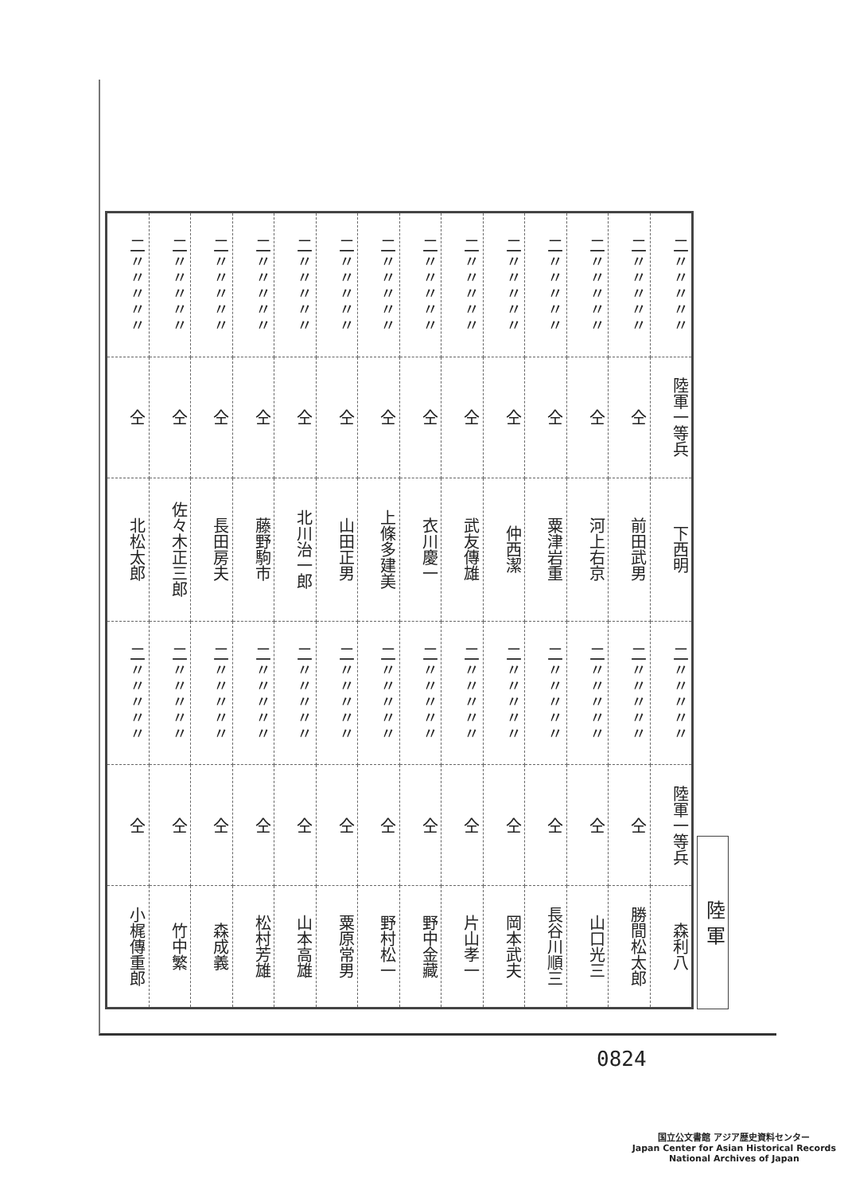| 二〃〃〃〃〃 | 二〃〃〃〃〃 | 二〃〃〃〃〃 | 二〃〃〃〃〃 | 二〃〃〃〃〃 | 二〃〃〃〃〃 | 二〃〃〃〃〃 | 二〃〃〃〃〃 | 二〃〃〃〃〃 | 二〃〃〃〃〃 | 二〃〃〃〃〃 | 二〃〃〃〃〃 | 二〃〃〃〃〃 | 二〃〃〃〃〃 |
| 仝 | 仝 | 仝 | 仝 | 仝 | 仝 | 仝 | 仝 | 仝 | 仝 | 仝 | 仝 | 仝 | 陸軍一等兵 |
| 北松太郎 | 佐々木正三郎 | 長田房夫 | 藤野駒市 | 北川治一郎 | 山田正男 | 上條多建美 | 衣川慶一 | 武友傳雄 | 仲西潔 | 粟津岩重 | 河上右京 | 前田武男 | 下西明 |
| 二〃〃〃〃〃 | 二〃〃〃〃〃 | 二〃〃〃〃〃 | 二〃〃〃〃〃 | 二〃〃〃〃〃 | 二〃〃〃〃〃 | 二〃〃〃〃〃 | 二〃〃〃〃〃 | 二〃〃〃〃〃 | 二〃〃〃〃〃 | 二〃〃〃〃〃 | 二〃〃〃〃〃 | 二〃〃〃〃〃 | 二〃〃〃〃〃 |
| 仝 | 仝 | 仝 | 仝 | 仝 | 仝 | 仝 | 仝 | 仝 | 仝 | 仝 | 仝 | 仝 | 陸軍一等兵 |
| 小梶傳重郎 | 竹中繁 | 森成義 | 松村芳雄 | 山本高雄 | 粟原常男 | 野村松一 | 野中金藏 | 片山孝一 | 岡本武夫 | 長谷川順三 | 山口光三 | 勝間松太郎 | 森利八 |
陸 軍
0824
国立公文書館 アジア歴史資料センター
Japan Center for Asian Historical Records
National Archives of Japan